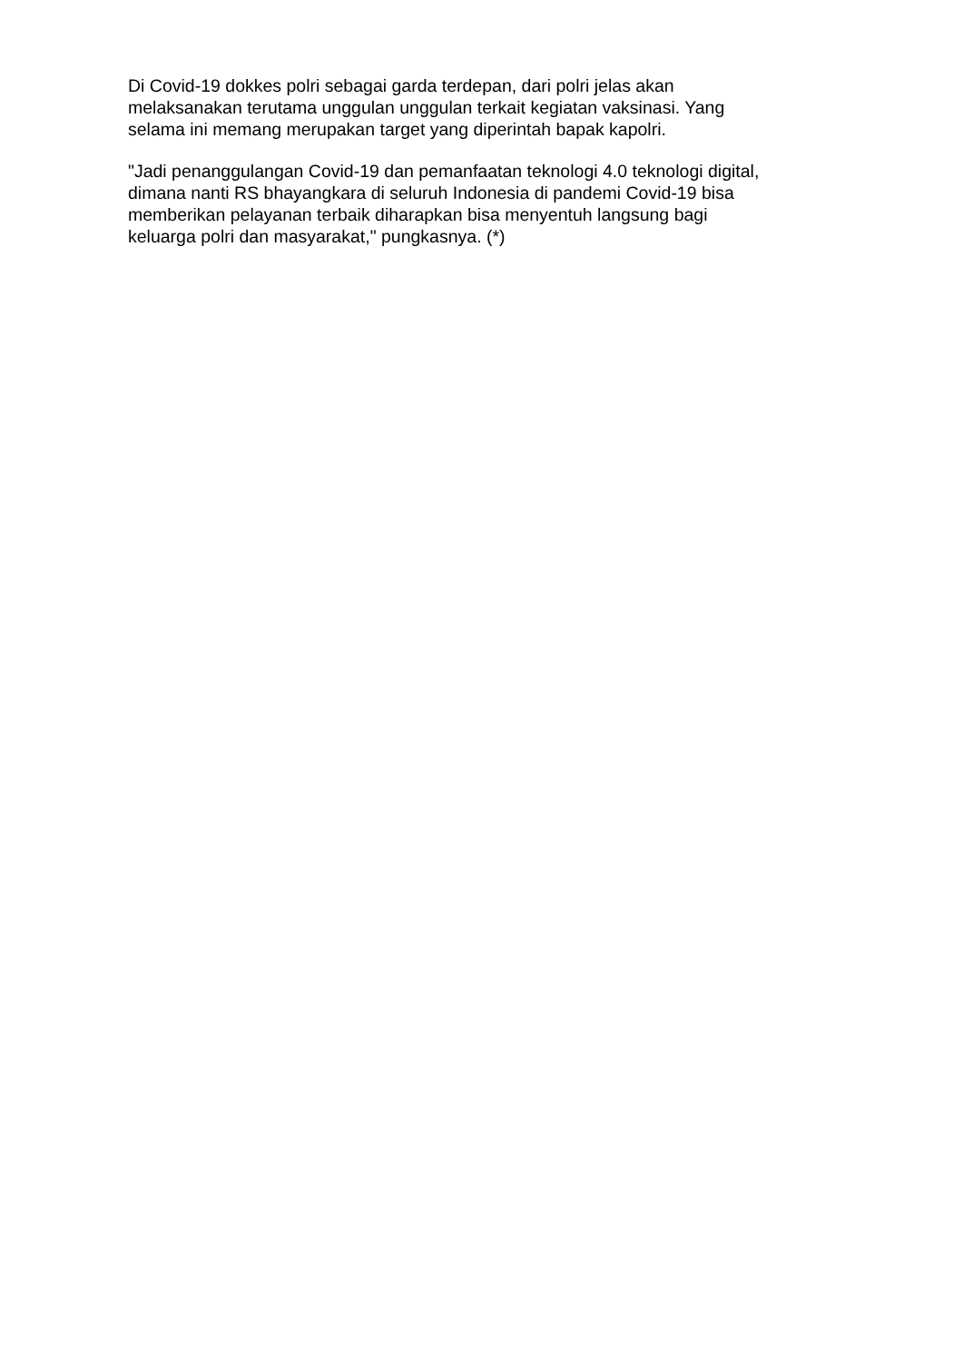Di Covid-19 dokkes polri sebagai garda terdepan, dari polri jelas akan
melaksanakan terutama unggulan unggulan terkait kegiatan vaksinasi. Yang
selama ini memang merupakan target yang diperintah bapak kapolri.
"Jadi penanggulangan Covid-19 dan pemanfaatan teknologi 4.0 teknologi digital,
dimana nanti RS bhayangkara di seluruh Indonesia di pandemi Covid-19 bisa
memberikan pelayanan terbaik diharapkan bisa menyentuh langsung bagi
keluarga polri dan masyarakat," pungkasnya. (*)